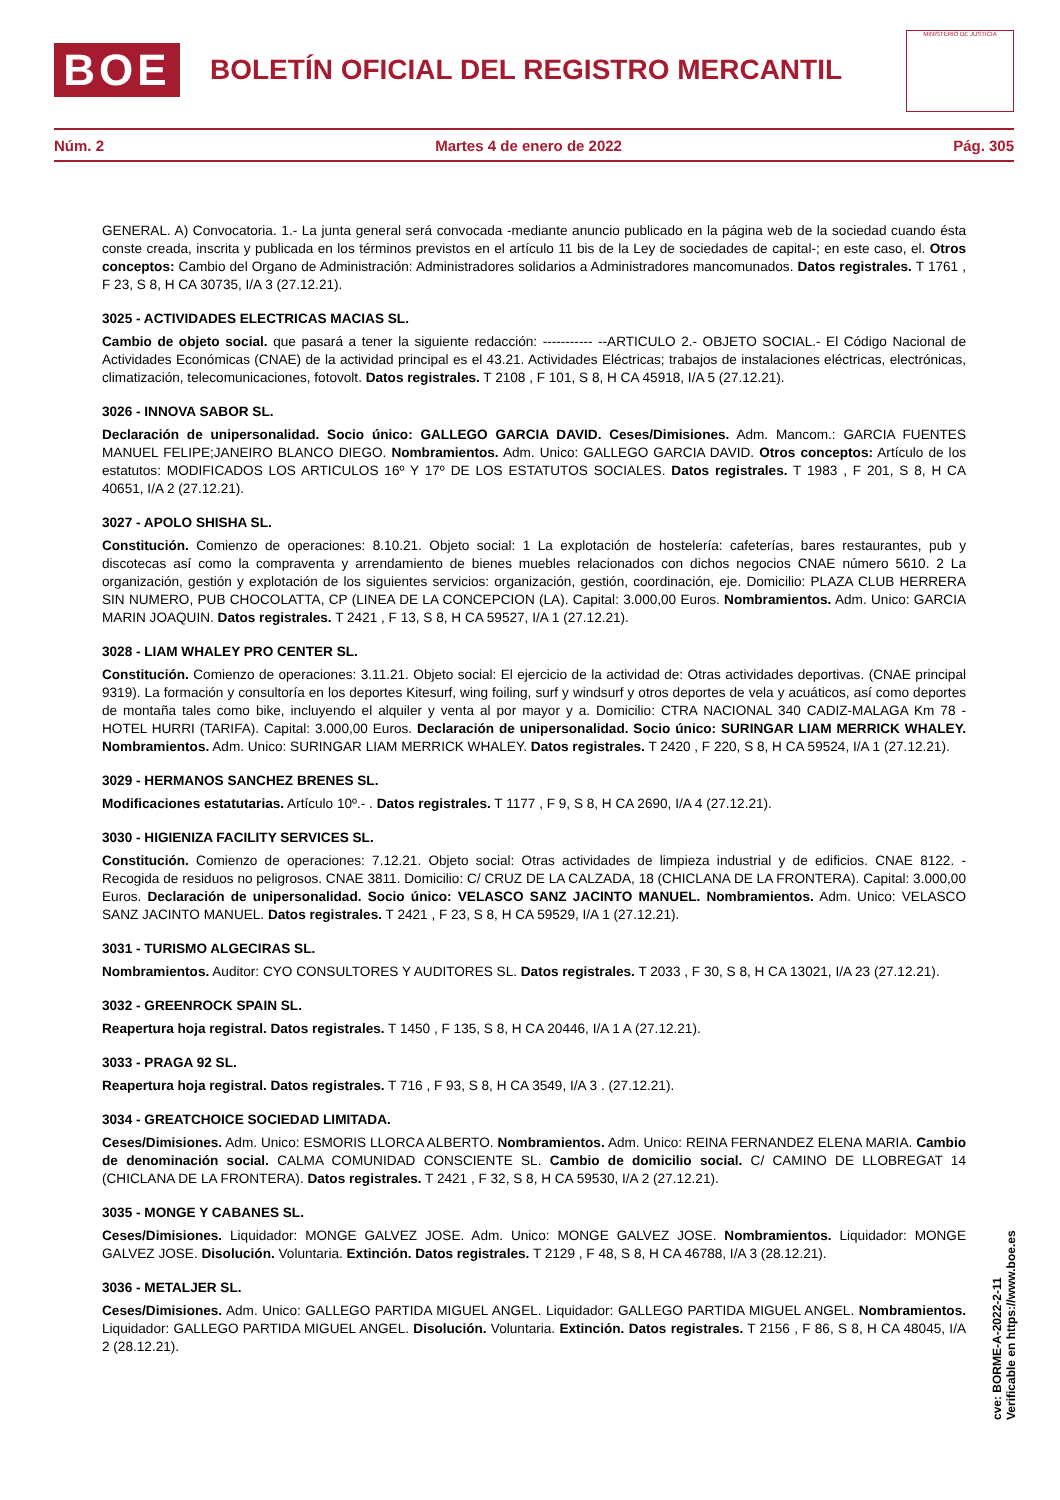BOE
BOLETÍN OFICIAL DEL REGISTRO MERCANTIL
MINISTERIO DE JUSTICIA
Núm. 2 Martes 4 de enero de 2022 Pág. 305
GENERAL. A) Convocatoria. 1.- La junta general será convocada -mediante anuncio publicado en la página web de la sociedad cuando ésta conste creada, inscrita y publicada en los términos previstos en el artículo 11 bis de la Ley de sociedades de capital-; en este caso, el. Otros conceptos: Cambio del Organo de Administración: Administradores solidarios a Administradores mancomunados. Datos registrales. T 1761 , F 23, S 8, H CA 30735, I/A 3 (27.12.21).
3025 - ACTIVIDADES ELECTRICAS MACIAS SL.
Cambio de objeto social. que pasará a tener la siguiente redacción: ----------- --ARTICULO 2.- OBJETO SOCIAL.- El Código Nacional de Actividades Económicas (CNAE) de la actividad principal es el 43.21. Actividades Eléctricas; trabajos de instalaciones eléctricas, electrónicas, climatización, telecomunicaciones, fotovolt. Datos registrales. T 2108 , F 101, S 8, H CA 45918, I/A 5 (27.12.21).
3026 - INNOVA SABOR SL.
Declaración de unipersonalidad. Socio único: GALLEGO GARCIA DAVID. Ceses/Dimisiones. Adm. Mancom.: GARCIA FUENTES MANUEL FELIPE;JANEIRO BLANCO DIEGO. Nombramientos. Adm. Unico: GALLEGO GARCIA DAVID. Otros conceptos: Artículo de los estatutos: MODIFICADOS LOS ARTICULOS 16º Y 17º DE LOS ESTATUTOS SOCIALES. Datos registrales. T 1983 , F 201, S 8, H CA 40651, I/A 2 (27.12.21).
3027 - APOLO SHISHA SL.
Constitución. Comienzo de operaciones: 8.10.21. Objeto social: 1 La explotación de hostelería: cafeterías, bares restaurantes, pub y discotecas así como la compraventa y arrendamiento de bienes muebles relacionados con dichos negocios CNAE número 5610. 2 La organización, gestión y explotación de los siguientes servicios: organización, gestión, coordinación, eje. Domicilio: PLAZA CLUB HERRERA SIN NUMERO, PUB CHOCOLATTA, CP (LINEA DE LA CONCEPCION (LA). Capital: 3.000,00 Euros. Nombramientos. Adm. Unico: GARCIA MARIN JOAQUIN. Datos registrales. T 2421 , F 13, S 8, H CA 59527, I/A 1 (27.12.21).
3028 - LIAM WHALEY PRO CENTER SL.
Constitución. Comienzo de operaciones: 3.11.21. Objeto social: El ejercicio de la actividad de: Otras actividades deportivas. (CNAE principal 9319). La formación y consultoría en los deportes Kitesurf, wing foiling, surf y windsurf y otros deportes de vela y acuáticos, así como deportes de montaña tales como bike, incluyendo el alquiler y venta al por mayor y a. Domicilio: CTRA NACIONAL 340 CADIZ-MALAGA Km 78 - HOTEL HURRI (TARIFA). Capital: 3.000,00 Euros. Declaración de unipersonalidad. Socio único: SURINGAR LIAM MERRICK WHALEY. Nombramientos. Adm. Unico: SURINGAR LIAM MERRICK WHALEY. Datos registrales. T 2420 , F 220, S 8, H CA 59524, I/A 1 (27.12.21).
3029 - HERMANOS SANCHEZ BRENES SL.
Modificaciones estatutarias. Artículo 10º.- . Datos registrales. T 1177 , F 9, S 8, H CA 2690, I/A 4 (27.12.21).
3030 - HIGIENIZA FACILITY SERVICES SL.
Constitución. Comienzo de operaciones: 7.12.21. Objeto social: Otras actividades de limpieza industrial y de edificios. CNAE 8122. - Recogida de residuos no peligrosos. CNAE 3811. Domicilio: C/ CRUZ DE LA CALZADA, 18 (CHICLANA DE LA FRONTERA). Capital: 3.000,00 Euros. Declaración de unipersonalidad. Socio único: VELASCO SANZ JACINTO MANUEL. Nombramientos. Adm. Unico: VELASCO SANZ JACINTO MANUEL. Datos registrales. T 2421 , F 23, S 8, H CA 59529, I/A 1 (27.12.21).
3031 - TURISMO ALGECIRAS SL.
Nombramientos. Auditor: CYO CONSULTORES Y AUDITORES SL. Datos registrales. T 2033 , F 30, S 8, H CA 13021, I/A 23 (27.12.21).
3032 - GREENROCK SPAIN SL.
Reapertura hoja registral. Datos registrales. T 1450 , F 135, S 8, H CA 20446, I/A 1 A (27.12.21).
3033 - PRAGA 92 SL.
Reapertura hoja registral. Datos registrales. T 716 , F 93, S 8, H CA 3549, I/A 3 . (27.12.21).
3034 - GREATCHOICE SOCIEDAD LIMITADA.
Ceses/Dimisiones. Adm. Unico: ESMORIS LLORCA ALBERTO. Nombramientos. Adm. Unico: REINA FERNANDEZ ELENA MARIA. Cambio de denominación social. CALMA COMUNIDAD CONSCIENTE SL. Cambio de domicilio social. C/ CAMINO DE LLOBREGAT 14 (CHICLANA DE LA FRONTERA). Datos registrales. T 2421 , F 32, S 8, H CA 59530, I/A 2 (27.12.21).
3035 - MONGE Y CABANES SL.
Ceses/Dimisiones. Liquidador: MONGE GALVEZ JOSE. Adm. Unico: MONGE GALVEZ JOSE. Nombramientos. Liquidador: MONGE GALVEZ JOSE. Disolución. Voluntaria. Extinción. Datos registrales. T 2129 , F 48, S 8, H CA 46788, I/A 3 (28.12.21).
3036 - METALJER SL.
Ceses/Dimisiones. Adm. Unico: GALLEGO PARTIDA MIGUEL ANGEL. Liquidador: GALLEGO PARTIDA MIGUEL ANGEL. Nombramientos. Liquidador: GALLEGO PARTIDA MIGUEL ANGEL. Disolución. Voluntaria. Extinción. Datos registrales. T 2156 , F 86, S 8, H CA 48045, I/A 2 (28.12.21).
cve: BORME-A-2022-2-11
Verificable en https://www.boe.es